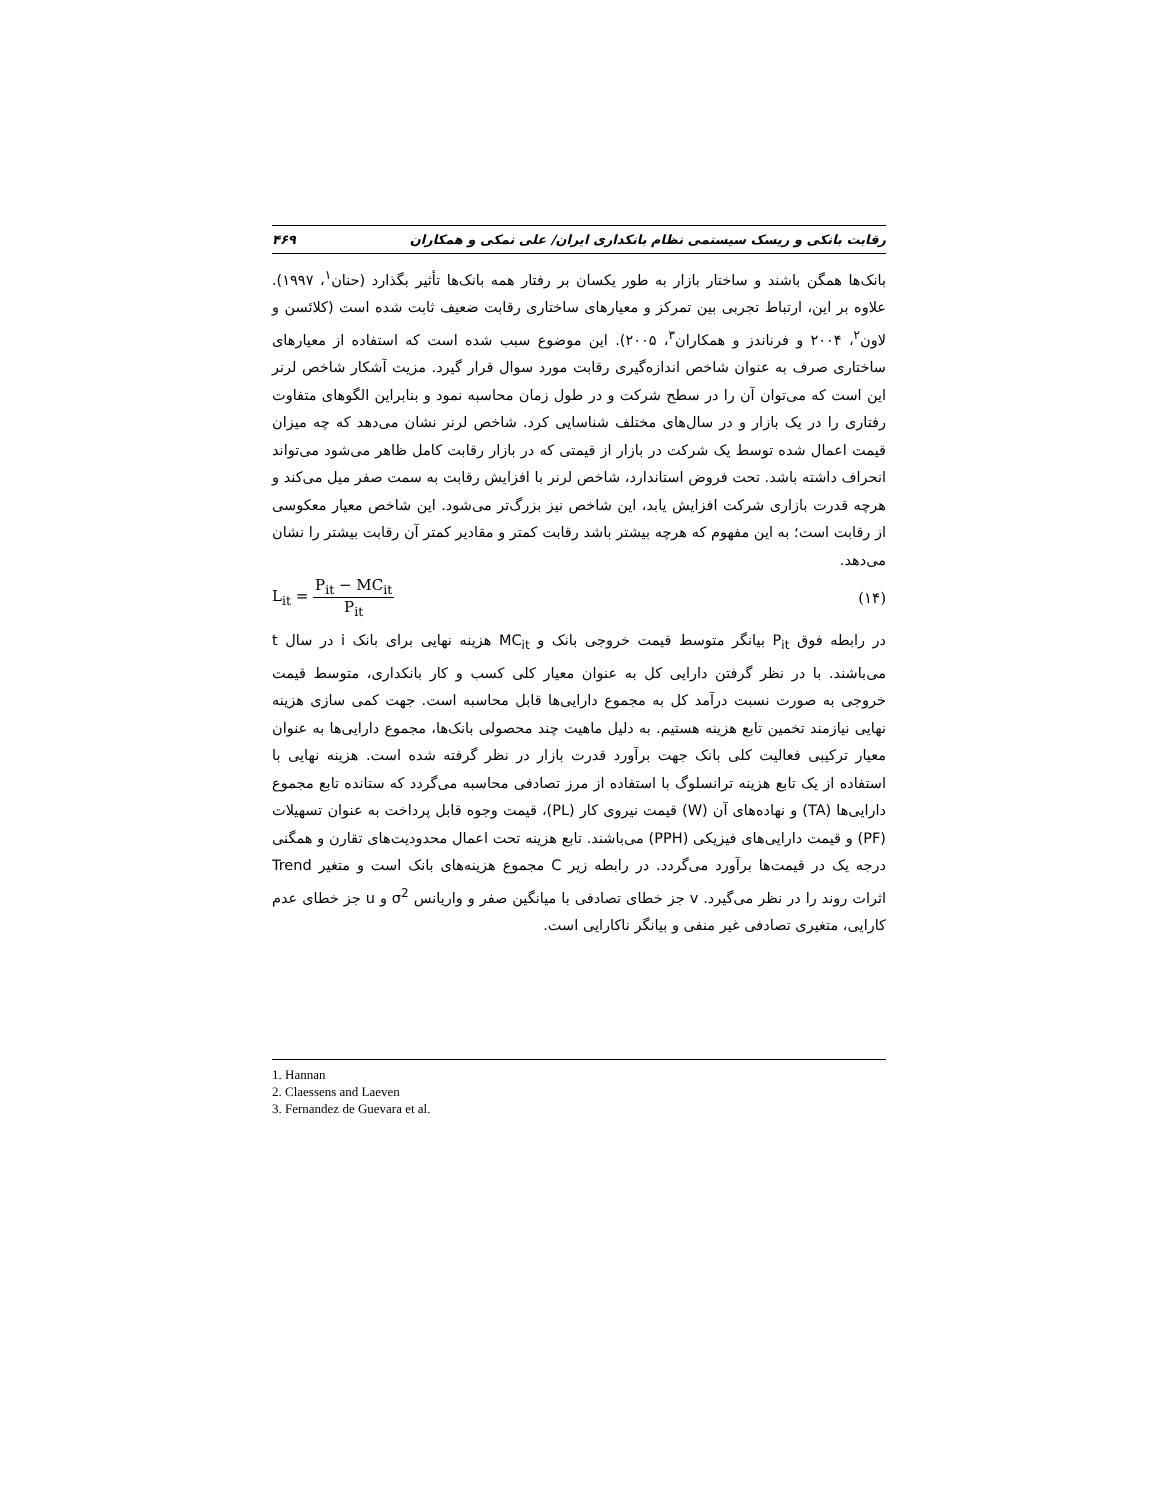رقابت بانکی و ریسک سیستمی نظام بانکداری ایران/ علی نمکی و همکاران ۴۶۹
بانک‌ها همگن باشند و ساختار بازار به طور یکسان بر رفتار همه بانک‌ها تأثیر بگذارد (حنان<sup>۱</sup>، ۱۹۹۷). علاوه بر این، ارتباط تجربی بین تمرکز و معیارهای ساختاری رقابت ضعیف ثابت شده است (کلائسن و لاون<sup>۲</sup>، ۲۰۰۴ و فرناندز و همکاران<sup>۳</sup>، ۲۰۰۵). این موضوع سبب شده است که استفاده از معیارهای ساختاری صرف به عنوان شاخص اندازه‌گیری رقابت مورد سوال قرار گیرد. مزیت آشکار شاخص لرنر این است که می‌توان آن را در سطح شرکت و در طول زمان محاسبه نمود و بنابراین الگوهای متفاوت رفتاری را در یک بازار و در سال‌های مختلف شناسایی کرد. شاخص لرنر نشان می‌دهد که چه میزان قیمت اعمال شده توسط یک شرکت در بازار از قیمتی که در بازار رقابت کامل ظاهر می‌شود می‌تواند انحراف داشته باشد. تحت فروض استاندارد، شاخص لرنر با افزایش رقابت به سمت صفر میل می‌کند و هرچه قدرت بازاری شرکت افزایش یابد، این شاخص نیز بزرگ‌تر می‌شود. این شاخص معیار معکوسی از رقابت است؛ به این مفهوم که هرچه بیشتر باشد رقابت کمتر و مقادیر کمتر آن رقابت بیشتر را نشان می‌دهد.
L<sub>it</sub> = P<sub>it</sub> − MC<sub>it</sub> P<sub>it</sub> (۱۴)
در رابطه فوق P<sub>it</sub> بیانگر متوسط قیمت خروجی بانک و MC<sub>it</sub> هزینه نهایی برای بانک i در سال t می‌باشند. با در نظر گرفتن دارایی کل به عنوان معیار کلی کسب و کار بانکداری، متوسط قیمت خروجی به صورت نسبت درآمد کل به مجموع دارایی‌ها قابل محاسبه است. جهت کمی سازی هزینه نهایی نیازمند تخمین تابع هزینه هستیم. به دلیل ماهیت چند محصولی بانک‌ها، مجموع دارایی‌ها به عنوان معیار ترکیبی فعالیت کلی بانک جهت برآورد قدرت بازار در نظر گرفته شده است. هزینه نهایی با استفاده از یک تابع هزینه ترانسلوگ با استفاده از مرز تصادفی محاسبه می‌گردد که ستانده تابع مجموع دارایی‌ها (TA) و نهاده‌های آن (W) قیمت نیروی کار (PL)، قیمت وجوه قابل پرداخت به عنوان تسهیلات (PF) و قیمت دارایی‌های فیزیکی (PPH) می‌باشند. تابع هزینه تحت اعمال محدودیت‌های تقارن و همگنی درجه یک در قیمت‌ها برآورد می‌گردد. در رابطه زیر C مجموع هزینه‌های بانک است و متغیر Trend اثرات روند را در نظر می‌گیرد. v جز خطای تصادفی با میانگین صفر و واریانس σ<sup>2</sup> و u جز خطای عدم کارایی، متغیری تصادفی غیر منفی و بیانگر ناکارایی است.
1. Hannan
2. Claessens and Laeven
3. Fernandez de Guevara et al.